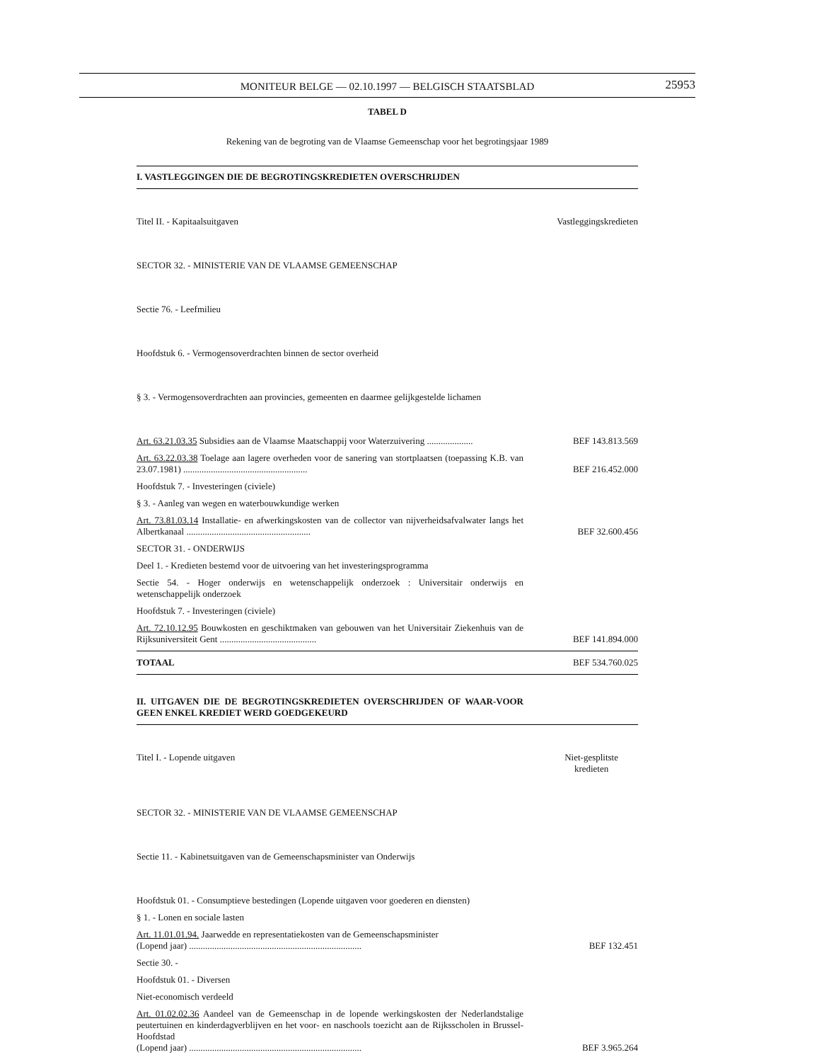MONITEUR BELGE — 02.10.1997 — BELGISCH STAATSBLAD
25953
TABEL D
Rekening van de begroting van de Vlaamse Gemeenschap voor het begrotingsjaar 1989
I. VASTLEGGINGEN DIE DE BEGROTINGSKREDIETEN OVERSCHRIJDEN
Titel II. - Kapitaalsuitgaven Vastleggingskredieten
SECTOR 32. - MINISTERIE VAN DE VLAAMSE GEMEENSCHAP
Sectie 76. - Leefmilieu
Hoofdstuk 6. - Vermogensoverdrachten binnen de sector overheid
§ 3. - Vermogensoverdrachten aan provincies, gemeenten en daarmee gelijkgestelde lichamen
Art. 63.21.03.35 Subsidies aan de Vlaamse Maatschappij voor Waterzuivering .................... BEF 143.813.569
Art. 63.22.03.38 Toelage aan lagere overheden voor de sanering van stortplaatsen (toepassing K.B. van 23.07.1981) ...................................................... BEF 216.452.000
Hoofdstuk 7. - Investeringen (civiele)
§ 3. - Aanleg van wegen en waterbouwkundige werken
Art. 73.81.03.14 Installatie- en afwerkingskosten van de collector van nijverheidsafvalwater langs het Albertkanaal ...................................................... BEF 32.600.456
SECTOR 31. - ONDERWIJS
Deel 1. - Kredieten bestemd voor de uitvoering van het investeringsprogramma
Sectie 54. - Hoger onderwijs en wetenschappelijk onderzoek : Universitair onderwijs en wetenschappelijk onderzoek
Hoofdstuk 7. - Investeringen (civiele)
Art. 72.10.12.95 Bouwkosten en geschiktmaken van gebouwen van het Universitair Ziekenhuis van de Rijksuniversiteit Gent .......................................... BEF 141.894.000
TOTAAL BEF 534.760.025
II. UITGAVEN DIE DE BEGROTINGSKREDIETEN OVERSCHRIJDEN OF WAAR-VOOR GEEN ENKEL KREDIET WERD GOEDGEKEURD
Titel I. - Lopende uitgaven Niet-gesplitste
kredieten
SECTOR 32. - MINISTERIE VAN DE VLAAMSE GEMEENSCHAP
Sectie 11. - Kabinetsuitgaven van de Gemeenschapsminister van Onderwijs
Hoofdstuk 01. - Consumptieve bestedingen (Lopende uitgaven voor goederen en diensten)
§ 1. - Lonen en sociale lasten
Art. 11.01.01.94. Jaarwedde en representatiekosten van de Gemeenschapsminister
(Lopend jaar) ........................................................................... BEF 132.451
Sectie 30. -
Hoofdstuk 01. - Diversen
Niet-economisch verdeeld
Art. 01.02.02.36 Aandeel van de Gemeenschap in de lopende werkingskosten der Nederlandstalige peutertuinen en kinderdagverblijven en het voor- en naschools toezicht aan de Rijksscholen in Brussel-Hoofdstad
(Lopend jaar) ........................................................................... BEF 3.965.264